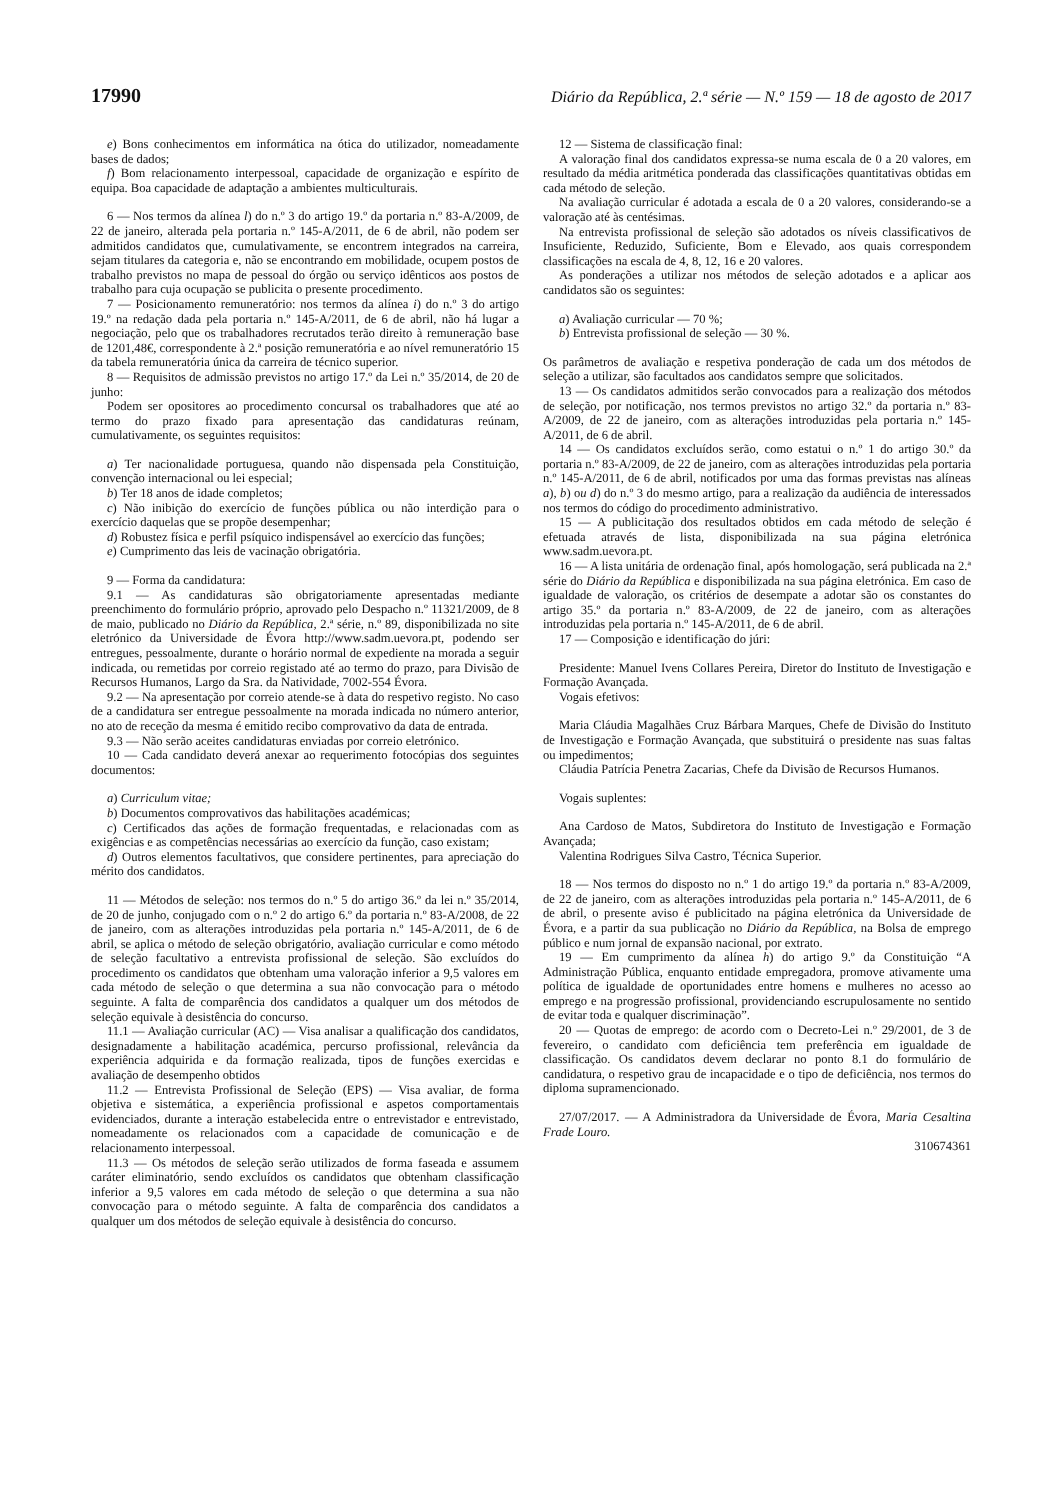17990 Diário da República, 2.ª série — N.º 159 — 18 de agosto de 2017
e) Bons conhecimentos em informática na ótica do utilizador, nomeadamente bases de dados;
f) Bom relacionamento interpessoal, capacidade de organização e espírito de equipa. Boa capacidade de adaptação a ambientes multiculturais.
6 — Nos termos da alínea l) do n.º 3 do artigo 19.º da portaria n.º 83-A/2009, de 22 de janeiro, alterada pela portaria n.º 145-A/2011, de 6 de abril, não podem ser admitidos candidatos que, cumulativamente, se encontrem integrados na carreira, sejam titulares da categoria e, não se encontrando em mobilidade, ocupem postos de trabalho previstos no mapa de pessoal do órgão ou serviço idênticos aos postos de trabalho para cuja ocupação se publicita o presente procedimento.
7 — Posicionamento remuneratório: nos termos da alínea i) do n.º 3 do artigo 19.º na redação dada pela portaria n.º 145-A/2011, de 6 de abril, não há lugar a negociação, pelo que os trabalhadores recrutados terão direito à remuneração base de 1201,48€, correspondente à 2.ª posição remuneratória e ao nível remuneratório 15 da tabela remuneratória única da carreira de técnico superior.
8 — Requisitos de admissão previstos no artigo 17.º da Lei n.º 35/2014, de 20 de junho:
Podem ser opositores ao procedimento concursal os trabalhadores que até ao termo do prazo fixado para apresentação das candidaturas reúnam, cumulativamente, os seguintes requisitos:
a) Ter nacionalidade portuguesa, quando não dispensada pela Constituição, convenção internacional ou lei especial;
b) Ter 18 anos de idade completos;
c) Não inibição do exercício de funções pública ou não interdição para o exercício daquelas que se propõe desempenhar;
d) Robustez física e perfil psíquico indispensável ao exercício das funções;
e) Cumprimento das leis de vacinação obrigatória.
9 — Forma da candidatura:
9.1 — As candidaturas são obrigatoriamente apresentadas mediante preenchimento do formulário próprio, aprovado pelo Despacho n.º 11321/2009, de 8 de maio, publicado no Diário da República, 2.ª série, n.º 89, disponibilizada no site eletrónico da Universidade de Évora http://www.sadm.uevora.pt, podendo ser entregues, pessoalmente, durante o horário normal de expediente na morada a seguir indicada, ou remetidas por correio registado até ao termo do prazo, para Divisão de Recursos Humanos, Largo da Sra. da Natividade, 7002-554 Évora.
9.2 — Na apresentação por correio atende-se à data do respetivo registo. No caso de a candidatura ser entregue pessoalmente na morada indicada no número anterior, no ato de receção da mesma é emitido recibo comprovativo da data de entrada.
9.3 — Não serão aceites candidaturas enviadas por correio eletrónico.
10 — Cada candidato deverá anexar ao requerimento fotocópias dos seguintes documentos:
a) Curriculum vitae;
b) Documentos comprovativos das habilitações académicas;
c) Certificados das ações de formação frequentadas, e relacionadas com as exigências e as competências necessárias ao exercício da função, caso existam;
d) Outros elementos facultativos, que considere pertinentes, para apreciação do mérito dos candidatos.
11 — Métodos de seleção: nos termos do n.º 5 do artigo 36.º da lei n.º 35/2014, de 20 de junho, conjugado com o n.º 2 do artigo 6.º da portaria n.º 83-A/2008, de 22 de janeiro, com as alterações introduzidas pela portaria n.º 145-A/2011, de 6 de abril, se aplica o método de seleção obrigatório, avaliação curricular e como método de seleção facultativo a entrevista profissional de seleção. São excluídos do procedimento os candidatos que obtenham uma valoração inferior a 9,5 valores em cada método de seleção o que determina a sua não convocação para o método seguinte. A falta de comparência dos candidatos a qualquer um dos métodos de seleção equivale à desistência do concurso.
11.1 — Avaliação curricular (AC) — Visa analisar a qualificação dos candidatos, designadamente a habilitação académica, percurso profissional, relevância da experiência adquirida e da formação realizada, tipos de funções exercidas e avaliação de desempenho obtidos
11.2 — Entrevista Profissional de Seleção (EPS) — Visa avaliar, de forma objetiva e sistemática, a experiência profissional e aspetos comportamentais evidenciados, durante a interação estabelecida entre o entrevistador e entrevistado, nomeadamente os relacionados com a capacidade de comunicação e de relacionamento interpessoal.
11.3 — Os métodos de seleção serão utilizados de forma faseada e assumem caráter eliminatório, sendo excluídos os candidatos que obtenham classificação inferior a 9,5 valores em cada método de seleção o que determina a sua não convocação para o método seguinte. A falta de comparência dos candidatos a qualquer um dos métodos de seleção equivale à desistência do concurso.
12 — Sistema de classificação final:
A valoração final dos candidatos expressa-se numa escala de 0 a 20 valores, em resultado da média aritmética ponderada das classificações quantitativas obtidas em cada método de seleção.
Na avaliação curricular é adotada a escala de 0 a 20 valores, considerando-se a valoração até às centésimas.
Na entrevista profissional de seleção são adotados os níveis classificativos de Insuficiente, Reduzido, Suficiente, Bom e Elevado, aos quais correspondem classificações na escala de 4, 8, 12, 16 e 20 valores.
As ponderações a utilizar nos métodos de seleção adotados e a aplicar aos candidatos são os seguintes:
a) Avaliação curricular — 70 %;
b) Entrevista profissional de seleção — 30 %.
Os parâmetros de avaliação e respetiva ponderação de cada um dos métodos de seleção a utilizar, são facultados aos candidatos sempre que solicitados.
13 — Os candidatos admitidos serão convocados para a realização dos métodos de seleção, por notificação, nos termos previstos no artigo 32.º da portaria n.º 83-A/2009, de 22 de janeiro, com as alterações introduzidas pela portaria n.º 145-A/2011, de 6 de abril.
14 — Os candidatos excluídos serão, como estatui o n.º 1 do artigo 30.º da portaria n.º 83-A/2009, de 22 de janeiro, com as alterações introduzidas pela portaria n.º 145-A/2011, de 6 de abril, notificados por uma das formas previstas nas alíneas a), b) ou d) do n.º 3 do mesmo artigo, para a realização da audiência de interessados nos termos do código do procedimento administrativo.
15 — A publicitação dos resultados obtidos em cada método de seleção é efetuada através de lista, disponibilizada na sua página eletrónica www.sadm.uevora.pt.
16 — A lista unitária de ordenação final, após homologação, será publicada na 2.ª série do Diário da República e disponibilizada na sua página eletrónica. Em caso de igualdade de valoração, os critérios de desempate a adotar são os constantes do artigo 35.º da portaria n.º 83-A/2009, de 22 de janeiro, com as alterações introduzidas pela portaria n.º 145-A/2011, de 6 de abril.
17 — Composição e identificação do júri:
Presidente: Manuel Ivens Collares Pereira, Diretor do Instituto de Investigação e Formação Avançada.
Vogais efetivos:
Maria Cláudia Magalhães Cruz Bárbara Marques, Chefe de Divisão do Instituto de Investigação e Formação Avançada, que substituirá o presidente nas suas faltas ou impedimentos;
Cláudia Patrícia Penetra Zacarias, Chefe da Divisão de Recursos Humanos.
Vogais suplentes:
Ana Cardoso de Matos, Subdiretora do Instituto de Investigação e Formação Avançada;
Valentina Rodrigues Silva Castro, Técnica Superior.
18 — Nos termos do disposto no n.º 1 do artigo 19.º da portaria n.º 83-A/2009, de 22 de janeiro, com as alterações introduzidas pela portaria n.º 145-A/2011, de 6 de abril, o presente aviso é publicitado na página eletrónica da Universidade de Évora, e a partir da sua publicação no Diário da República, na Bolsa de emprego público e num jornal de expansão nacional, por extrato.
19 — Em cumprimento da alínea h) do artigo 9.º da Constituição “A Administração Pública, enquanto entidade empregadora, promove ativamente uma política de igualdade de oportunidades entre homens e mulheres no acesso ao emprego e na progressão profissional, providenciando escrupulosamente no sentido de evitar toda e qualquer discriminação”.
20 — Quotas de emprego: de acordo com o Decreto-Lei n.º 29/2001, de 3 de fevereiro, o candidato com deficiência tem preferência em igualdade de classificação. Os candidatos devem declarar no ponto 8.1 do formulário de candidatura, o respetivo grau de incapacidade e o tipo de deficiência, nos termos do diploma supramencionado.
27/07/2017. — A Administradora da Universidade de Évora, Maria Cesaltina Frade Louro.
310674361